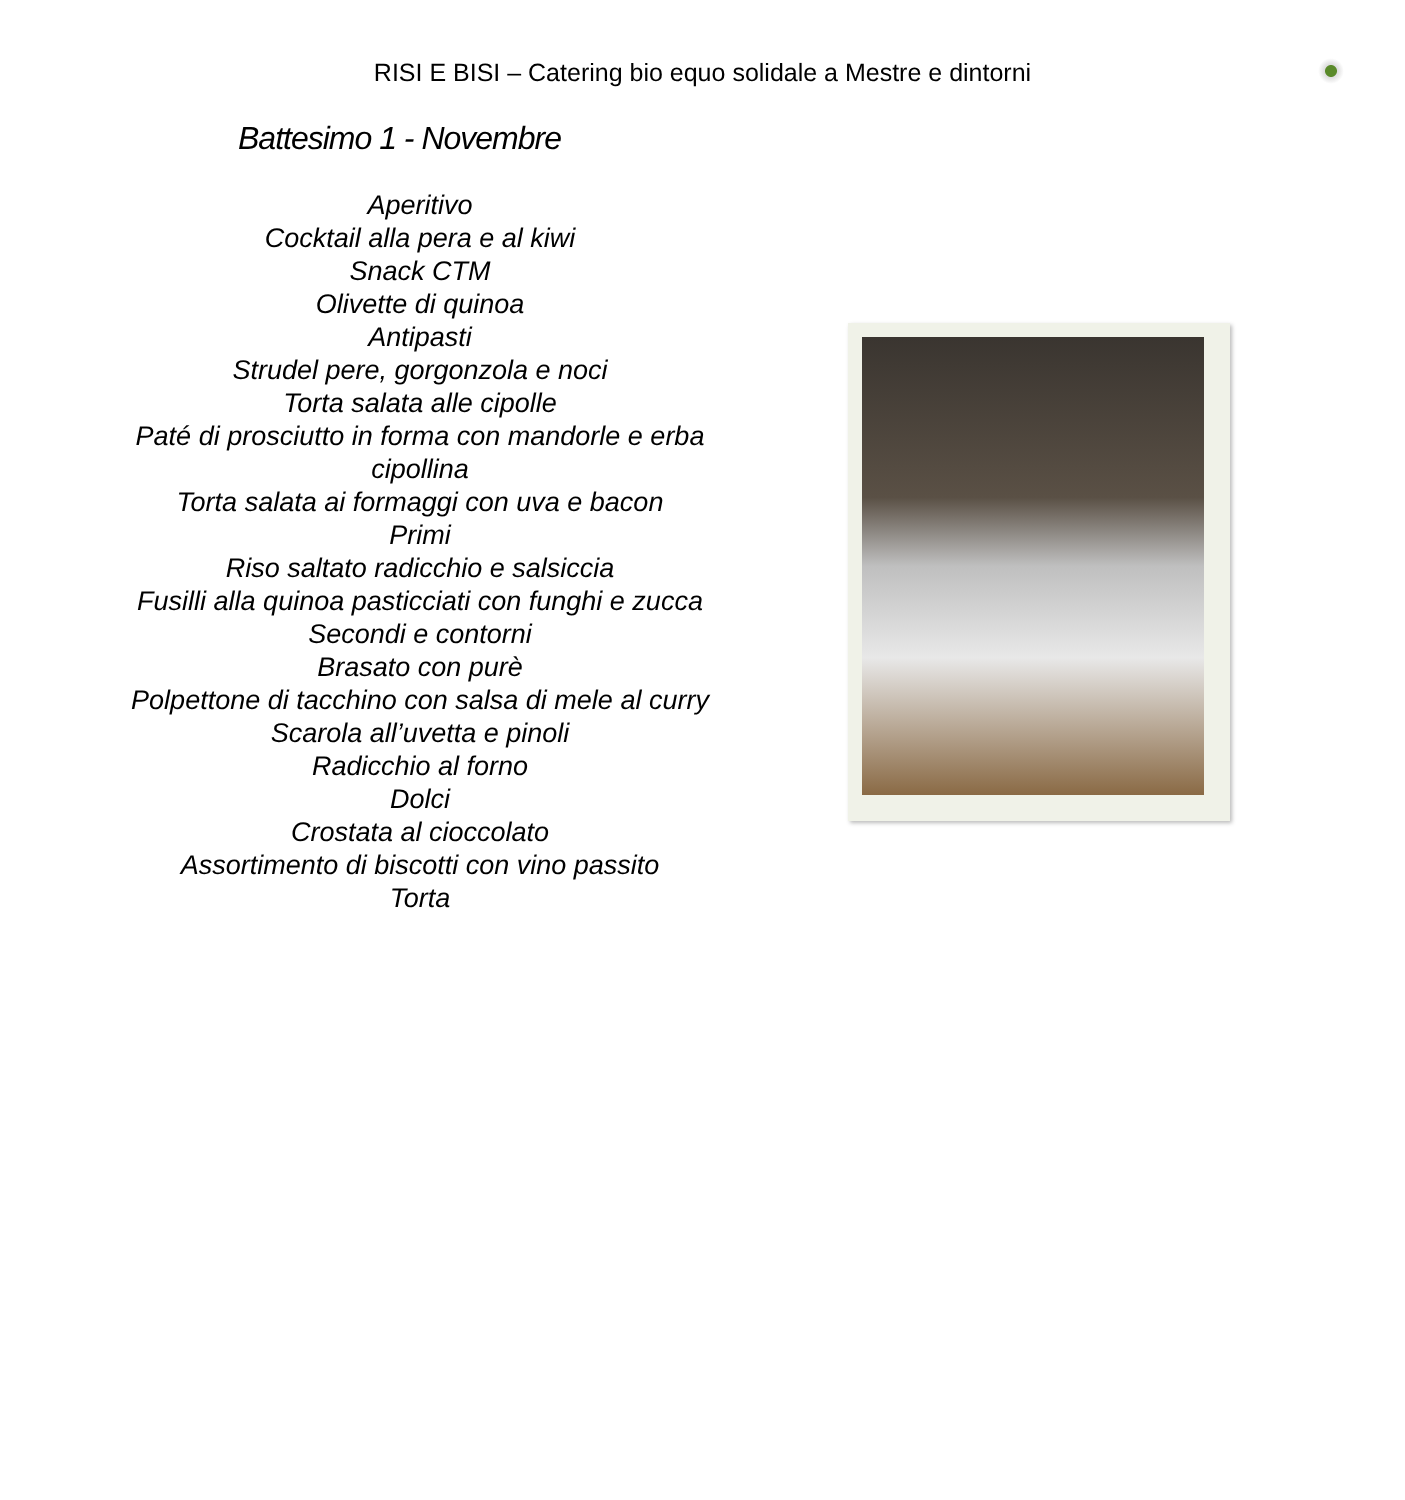RISI E BISI – Catering bio equo solidale a Mestre e dintorni
Battesimo 1 - Novembre
Aperitivo
Cocktail alla pera e al kiwi
Snack CTM
Olivette di quinoa
Antipasti
Strudel pere, gorgonzola e noci
Torta salata alle cipolle
Paté di prosciutto in forma con mandorle e erba cipollina
Torta salata ai formaggi con uva e bacon
Primi
Riso saltato radicchio e salsiccia
Fusilli alla quinoa pasticciati con funghi e zucca
Secondi e contorni
Brasato con purè
Polpettone di tacchino con salsa di mele al curry
Scarola all’uvetta e pinoli
Radicchio al forno
Dolci
Crostata al cioccolato
Assortimento di biscotti con vino passito
Torta